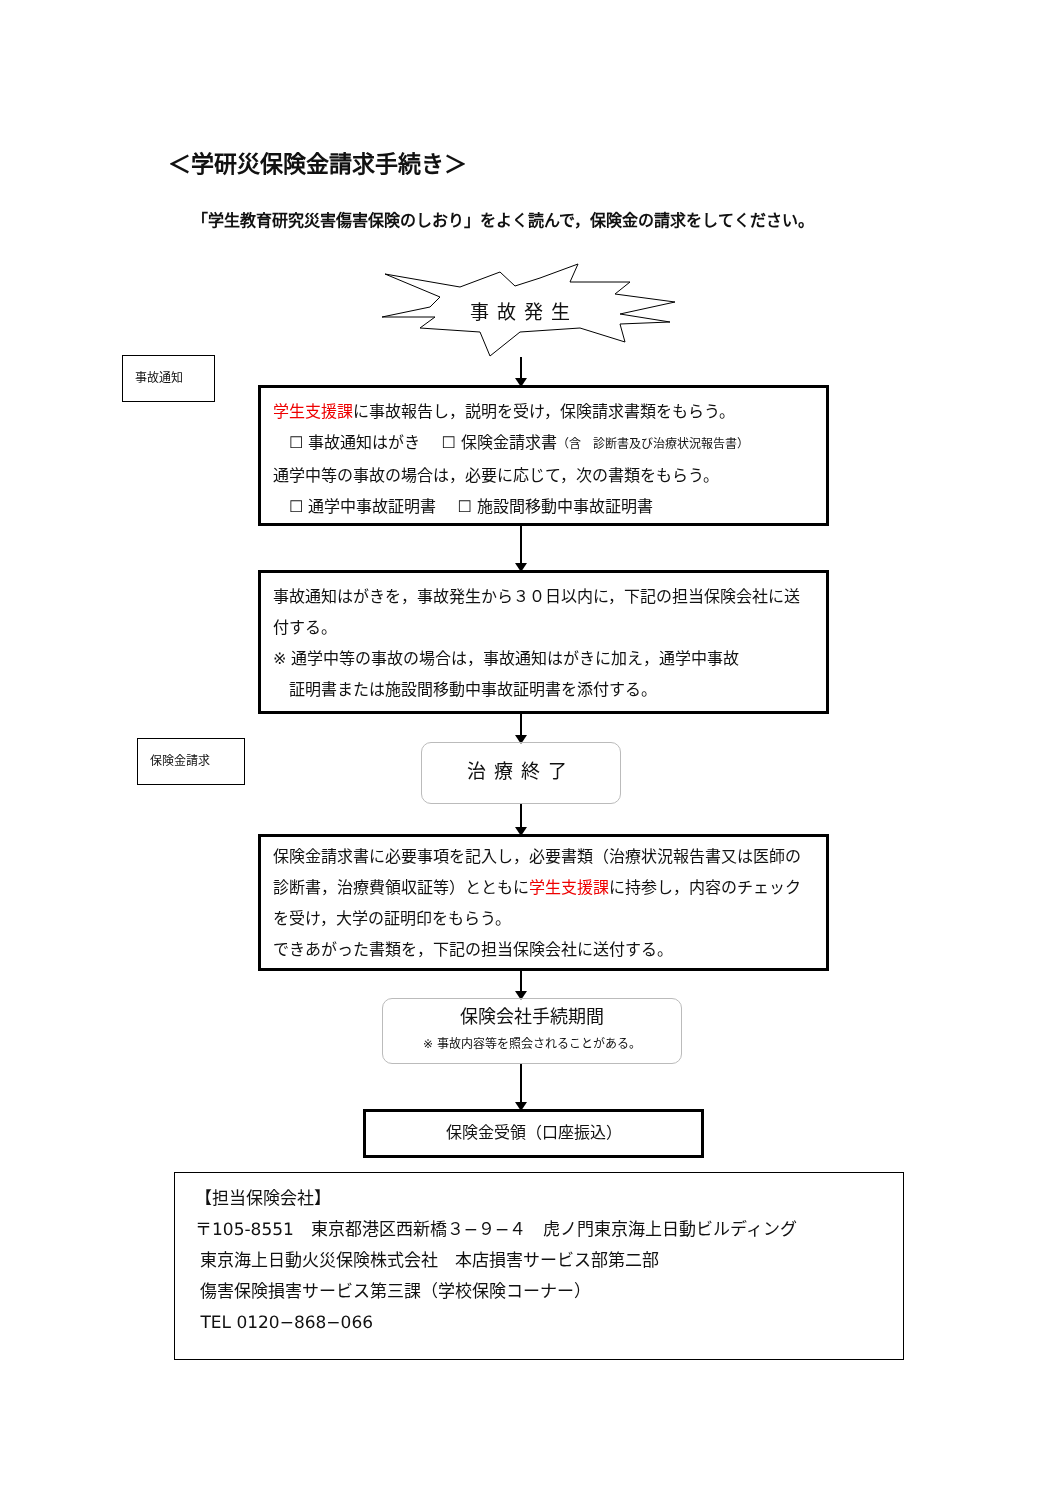＜学研災保険金請求手続き＞
「学生教育研究災害傷害保険のしおり」をよく読んで，保険金の請求をしてください。
事故発生
事故通知
学生支援課に事故報告し，説明を受け，保険請求書類をもらう。
　☐ 事故通知はがき　 ☐ 保険金請求書（含　診断書及び治療状況報告書）
通学中等の事故の場合は，必要に応じて，次の書類をもらう。
　☐ 通学中事故証明書　 ☐ 施設間移動中事故証明書
事故通知はがきを，事故発生から３０日以内に，下記の担当保険会社に送付する。
※ 通学中等の事故の場合は，事故通知はがきに加え，通学中事故
　証明書または施設間移動中事故証明書を添付する。
保険金請求 治療終了
保険金請求書に必要事項を記入し，必要書類（治療状況報告書又は医師の診断書，治療費領収証等）とともに学生支援課に持参し，内容のチェックを受け，大学の証明印をもらう。
できあがった書類を，下記の担当保険会社に送付する。
保険会社手続期間
※ 事故内容等を照会されることがある。
保険金受領（口座振込）
【担当保険会社】
〒105-8551　東京都港区西新橋３−９−４　虎ノ門東京海上日動ビルディング
東京海上日動火災保険株式会社　本店損害サービス部第二部
傷害保険損害サービス第三課（学校保険コーナー）
TEL 0120−868−066